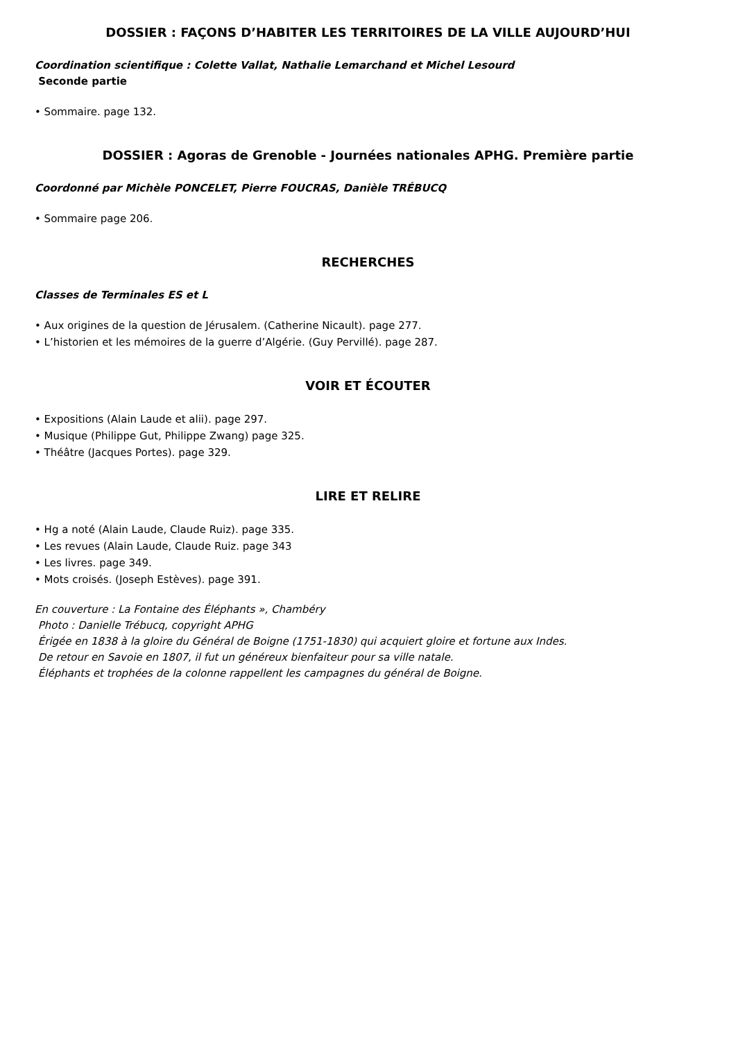DOSSIER : FAÇONS D’HABITER LES TERRITOIRES DE LA VILLE AUJOURD’HUI
Coordination scientifique : Colette Vallat, Nathalie Lemarchand et Michel Lesourd
Seconde partie
• Sommaire. page 132.
DOSSIER : Agoras de Grenoble - Journées nationales APHG. Première partie
Coordonné par Michèle PONCELET, Pierre FOUCRAS, Danièle TRÉBUCQ
• Sommaire page 206.
RECHERCHES
Classes de Terminales ES et L
• Aux origines de la question de Jérusalem. (Catherine Nicault). page 277.
• L’historien et les mémoires de la guerre d’Algérie. (Guy Pervillé). page 287.
VOIR ET ÉCOUTER
• Expositions (Alain Laude et alii). page 297.
• Musique (Philippe Gut, Philippe Zwang) page 325.
• Théâtre (Jacques Portes). page 329.
LIRE ET RELIRE
• Hg a noté (Alain Laude, Claude Ruiz). page 335.
• Les revues (Alain Laude, Claude Ruiz. page 343
• Les livres. page 349.
• Mots croisés. (Joseph Estèves). page 391.
En couverture : La Fontaine des Éléphants », Chambéry
Photo : Danielle Trébucq, copyright APHG
Érigée en 1838 à la gloire du Général de Boigne (1751-1830) qui acquiert gloire et fortune aux Indes.
De retour en Savoie en 1807, il fut un généreux bienfaiteur pour sa ville natale.
Éléphants et trophées de la colonne rappellent les campagnes du général de Boigne.